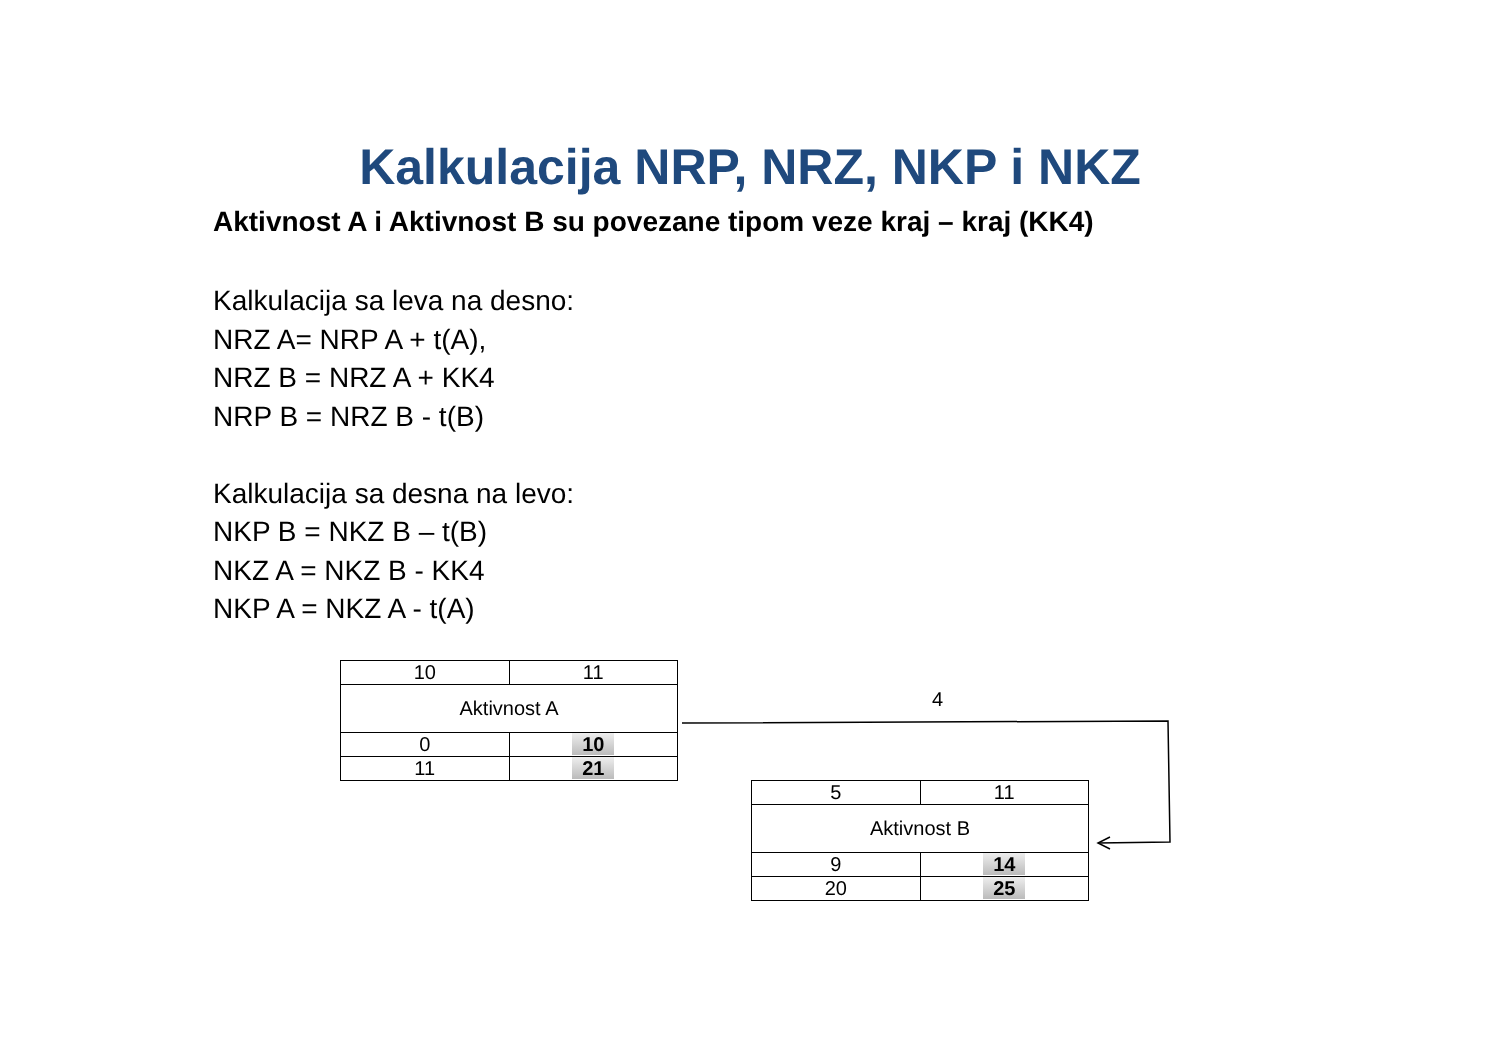Kalkulacija NRP, NRZ, NKP i NKZ
Aktivnost A i Aktivnost B su povezane tipom veze kraj – kraj (KK4)
Kalkulacija sa leva na desno:
NRZ A= NRP A + t(A),
NRZ B = NRZ A + KK4
NRP B = NRZ B - t(B)
Kalkulacija sa desna na levo:
NKP B = NKZ B – t(B)
NKZ A = NKZ B - KK4
NKP A = NKZ A - t(A)
| 10 | 11 |
| Aktivnost A | |
| 0 | 10 |
| 11 | 21 |
| 5 | 11 |
| Aktivnost B | |
| 9 | 14 |
| 20 | 25 |
4